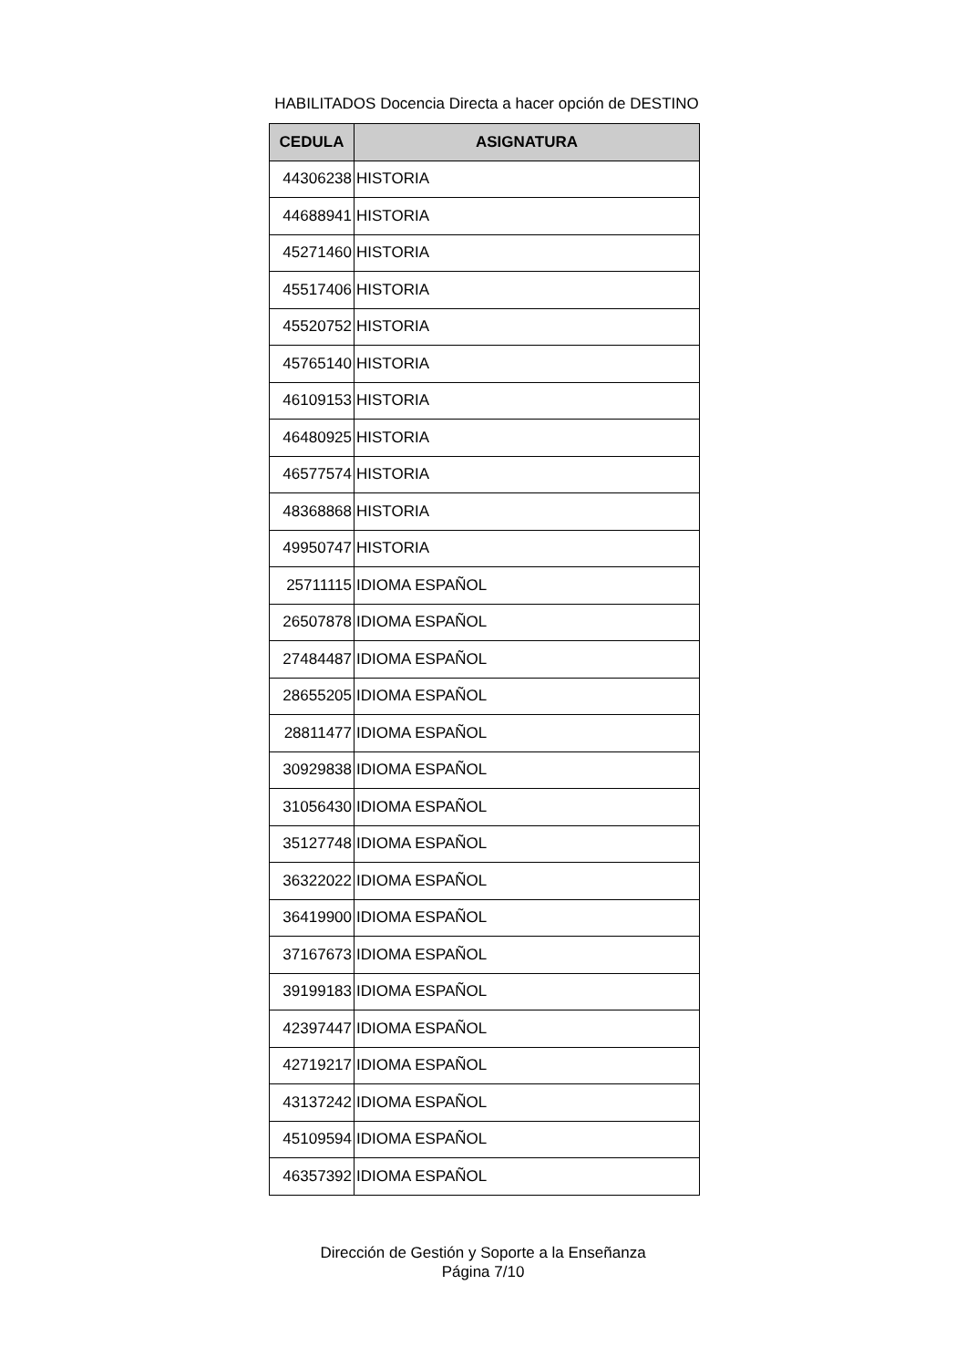HABILITADOS Docencia Directa a hacer opción de DESTINO
| CEDULA | ASIGNATURA |
| --- | --- |
| 44306238 | HISTORIA |
| 44688941 | HISTORIA |
| 45271460 | HISTORIA |
| 45517406 | HISTORIA |
| 45520752 | HISTORIA |
| 45765140 | HISTORIA |
| 46109153 | HISTORIA |
| 46480925 | HISTORIA |
| 46577574 | HISTORIA |
| 48368868 | HISTORIA |
| 49950747 | HISTORIA |
| 25711115 | IDIOMA ESPAÑOL |
| 26507878 | IDIOMA ESPAÑOL |
| 27484487 | IDIOMA ESPAÑOL |
| 28655205 | IDIOMA ESPAÑOL |
| 28811477 | IDIOMA ESPAÑOL |
| 30929838 | IDIOMA ESPAÑOL |
| 31056430 | IDIOMA ESPAÑOL |
| 35127748 | IDIOMA ESPAÑOL |
| 36322022 | IDIOMA ESPAÑOL |
| 36419900 | IDIOMA ESPAÑOL |
| 37167673 | IDIOMA ESPAÑOL |
| 39199183 | IDIOMA ESPAÑOL |
| 42397447 | IDIOMA ESPAÑOL |
| 42719217 | IDIOMA ESPAÑOL |
| 43137242 | IDIOMA ESPAÑOL |
| 45109594 | IDIOMA ESPAÑOL |
| 46357392 | IDIOMA ESPAÑOL |
Dirección de Gestión y Soporte a la Enseñanza
Página 7/10